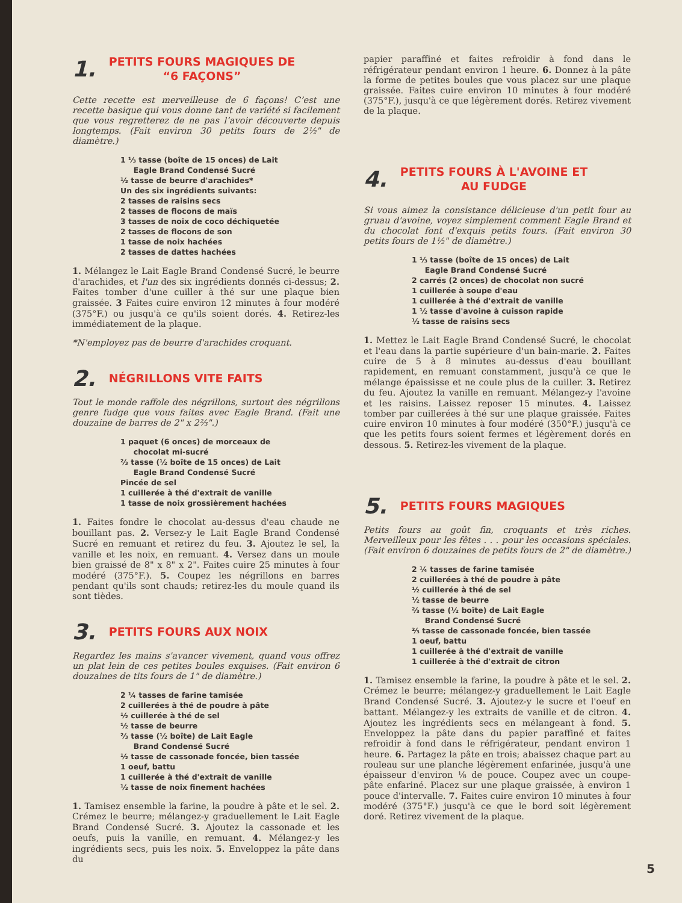1. PETITS FOURS MAGIQUES DE
“6 FAÇONS”
Cette recette est merveilleuse de 6 façons! C’est une recette basique qui vous donne tant de variété si facilement que vous regretterez de ne pas l’avoir découverte depuis longtemps. (Fait environ 30 petits fours de 2½" de diamètre.)
1 ⅓ tasse (boîte de 15 onces) de Lait
Eagle Brand Condensé Sucré
½ tasse de beurre d'arachides*
Un des six ingrédients suivants:
2 tasses de raisins secs
2 tasses de flocons de maïs
3 tasses de noix de coco déchiquetée
2 tasses de flocons de son
1 tasse de noix hachées
2 tasses de dattes hachées
1. Mélangez le Lait Eagle Brand Condensé Sucré, le beurre d'arachides, et l'un des six ingrédients donnés ci-dessus; 2. Faites tomber d'une cuiller à thé sur une plaque bien graissée. 3 Faites cuire environ 12 minutes à four modéré (375°F.) ou jusqu'à ce qu'ils soient dorés. 4. Retirez-les immédiatement de la plaque.
*N'employez pas de beurre d'arachides croquant.
2. NÉGRILLONS VITE FAITS
Tout le monde raffole des négrillons, surtout des négrillons genre fudge que vous faites avec Eagle Brand. (Fait une douzaine de barres de 2" x 2⅔".)
1 paquet (6 onces) de morceaux de
chocolat mi-sucré
⅔ tasse (½ boîte de 15 onces) de Lait
Eagle Brand Condensé Sucré
Pincée de sel
1 cuillerée à thé d'extrait de vanille
1 tasse de noix grossièrement hachées
1. Faites fondre le chocolat au-dessus d'eau chaude ne bouillant pas. 2. Versez-y le Lait Eagle Brand Condensé Sucré en remuant et retirez du feu. 3. Ajoutez le sel, la vanille et les noix, en remuant. 4. Versez dans un moule bien graissé de 8" x 8" x 2". Faites cuire 25 minutes à four modéré (375°F.). 5. Coupez les négrillons en barres pendant qu'ils sont chauds; retirez-les du moule quand ils sont tièdes.
3. PETITS FOURS AUX NOIX
Regardez les mains s'avancer vivement, quand vous offrez un plat lein de ces petites boules exquises. (Fait environ 6 douzaines de tits fours de 1" de diamètre.)
2 ¼ tasses de farine tamisée
2 cuillerées à thé de poudre à pâte
½ cuillerée à thé de sel
½ tasse de beurre
⅔ tasse (½ boîte) de Lait Eagle
Brand Condensé Sucré
½ tasse de cassonade foncée, bien tassée
1 oeuf, battu
1 cuillerée à thé d'extrait de vanille
½ tasse de noix finement hachées
1. Tamisez ensemble la farine, la poudre à pâte et le sel. 2. Crémez le beurre; mélangez-y graduellement le Lait Eagle Brand Condensé Sucré. 3. Ajoutez la cassonade et les oeufs, puis la vanille, en remuant. 4. Mélangez-y les ingrédients secs, puis les noix. 5. Enveloppez la pâte dans du
papier paraffiné et faites refroidir à fond dans le réfrigérateur pendant environ 1 heure. 6. Donnez à la pâte la forme de petites boules que vous placez sur une plaque graissée. Faites cuire environ 10 minutes à four modéré (375°F.), jusqu'à ce que légèrement dorés. Retirez vivement de la plaque.
4. PETITS FOURS À L'AVOINE ET
AU FUDGE
Si vous aimez la consistance délicieuse d'un petit four au gruau d'avoine, voyez simplement comment Eagle Brand et du chocolat font d'exquis petits fours. (Fait environ 30 petits fours de 1½" de diamètre.)
1 ⅓ tasse (boîte de 15 onces) de Lait
Eagle Brand Condensé Sucré
2 carrés (2 onces) de chocolat non sucré
1 cuillerée à soupe d'eau
1 cuillerée à thé d'extrait de vanille
1 ½ tasse d'avoine à cuisson rapide
½ tasse de raisins secs
1. Mettez le Lait Eagle Brand Condensé Sucré, le chocolat et l'eau dans la partie supérieure d'un bain-marie. 2. Faites cuire de 5 à 8 minutes au-dessus d'eau bouillant rapidement, en remuant constamment, jusqu'à ce que le mélange épaississe et ne coule plus de la cuiller. 3. Retirez du feu. Ajoutez la vanille en remuant. Mélangez-y l'avoine et les raisins. Laissez reposer 15 minutes. 4. Laissez tomber par cuillerées à thé sur une plaque graissée. Faites cuire environ 10 minutes à four modéré (350°F.) jusqu'à ce que les petits fours soient fermes et légèrement dorés en dessous. 5. Retirez-les vivement de la plaque.
5. PETITS FOURS MAGIQUES
Petits fours au goût fin, croquants et très riches. Merveilleux pour les fêtes . . . pour les occasions spéciales. (Fait environ 6 douzaines de petits fours de 2" de diamètre.)
2 ¼ tasses de farine tamisée
2 cuillerées à thé de poudre à pâte
½ cuillerée à thé de sel
½ tasse de beurre
⅔ tasse (½ boîte) de Lait Eagle
Brand Condensé Sucré
⅔ tasse de cassonade foncée, bien tassée
1 oeuf, battu
1 cuillerée à thé d'extrait de vanille
1 cuillerée à thé d'extrait de citron
1. Tamisez ensemble la farine, la poudre à pâte et le sel. 2. Crémez le beurre; mélangez-y graduellement le Lait Eagle Brand Condensé Sucré. 3. Ajoutez-y le sucre et l'oeuf en battant. Mélangez-y les extraits de vanille et de citron. 4. Ajoutez les ingrédients secs en mélangeant à fond. 5. Enveloppez la pâte dans du papier paraffiné et faites refroidir à fond dans le réfrigérateur, pendant environ 1 heure. 6. Partagez la pâte en trois; abaissez chaque part au rouleau sur une planche légèrement enfarinée, jusqu'à une épaisseur d'environ ⅛ de pouce. Coupez avec un coupe-pâte enfariné. Placez sur une plaque graissée, à environ 1 pouce d'intervalle. 7. Faites cuire environ 10 minutes à four modéré (375°F.) jusqu'à ce que le bord soit légèrement doré. Retirez vivement de la plaque.
5